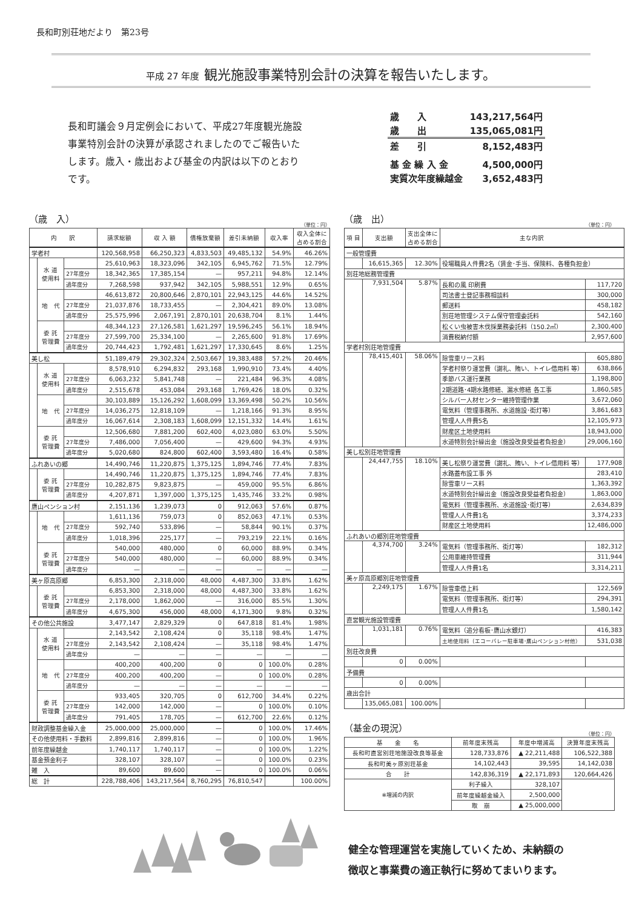長和町別荘地だより　第23号
平成 27 年度 観光施設事業特別会計の決算を報告いたします。
長和町議会９月定例会において、平成27年度観光施設事業特別会計の決算が承認されましたのでご報告いたします。歳入・歳出および基金の内訳は以下のとおりです。
| 歳 入 | 143,217,564円 |
| 歳 出 | 135,065,081円 |
| 差 引 | 8,152,483円 |
| 基 金 繰 入 金 | 4,500,000円 |
| 実質次年度繰越金 | 3,652,483円 |
（歳　入）
（単位：円）
| 内 訳 | | | 請求総額 | 収 入 額 | 債権放棄額 | 差引未納額 | 収入率 | 収入全体に 占める割合 |
| --- | --- | --- | --- | --- | --- | --- | --- | --- |
| 学者村 | | | 120,568,958 | 66,250,323 | 4,833,503 | 49,485,132 | 54.9% | 46.26% |
| | 水 道 使用料 | | 25,610,963 | 18,323,096 | 342,105 | 6,945,762 | 71.5% | 12.79% |
| | | 27年度分 | 18,342,365 | 17,385,154 | — | 957,211 | 94.8% | 12.14% |
| | | 過年度分 | 7,268,598 | 937,942 | 342,105 | 5,988,551 | 12.9% | 0.65% |
| | 地 代 | | 46,613,872 | 20,800,646 | 2,870,101 | 22,943,125 | 44.6% | 14.52% |
| | | 27年度分 | 21,037,876 | 18,733,455 | — | 2,304,421 | 89.0% | 13.08% |
| | | 過年度分 | 25,575,996 | 2,067,191 | 2,870,101 | 20,638,704 | 8.1% | 1.44% |
| | 委 託 管理費 | | 48,344,123 | 27,126,581 | 1,621,297 | 19,596,245 | 56.1% | 18.94% |
| | | 27年度分 | 27,599,700 | 25,334,100 | — | 2,265,600 | 91.8% | 17.69% |
| | | 過年度分 | 20,744,423 | 1,792,481 | 1,621,297 | 17,330,645 | 8.6% | 1.25% |
| 美し松 | | | 51,189,479 | 29,302,324 | 2,503,667 | 19,383,488 | 57.2% | 20.46% |
| | 水 道 使用料 | | 8,578,910 | 6,294,832 | 293,168 | 1,990,910 | 73.4% | 4.40% |
| | | 27年度分 | 6,063,232 | 5,841,748 | — | 221,484 | 96.3% | 4.08% |
| | | 過年度分 | 2,515,678 | 453,084 | 293,168 | 1,769,426 | 18.0% | 0.32% |
| | 地 代 | | 30,103,889 | 15,126,292 | 1,608,099 | 13,369,498 | 50.2% | 10.56% |
| | | 27年度分 | 14,036,275 | 12,818,109 | — | 1,218,166 | 91.3% | 8.95% |
| | | 過年度分 | 16,067,614 | 2,308,183 | 1,608,099 | 12,151,332 | 14.4% | 1.61% |
| | 委 託 管理費 | | 12,506,680 | 7,881,200 | 602,400 | 4,023,080 | 63.0% | 5.50% |
| | | 27年度分 | 7,486,000 | 7,056,400 | — | 429,600 | 94.3% | 4.93% |
| | | 過年度分 | 5,020,680 | 824,800 | 602,400 | 3,593,480 | 16.4% | 0.58% |
| ふれあいの郷 | | | 14,490,746 | 11,220,875 | 1,375,125 | 1,894,746 | 77.4% | 7.83% |
| | 委 託 管理費 | | 14,490,746 | 11,220,875 | 1,375,125 | 1,894,746 | 77.4% | 7.83% |
| | | 27年度分 | 10,282,875 | 9,823,875 | — | 459,000 | 95.5% | 6.86% |
| | | 過年度分 | 4,207,871 | 1,397,000 | 1,375,125 | 1,435,746 | 33.2% | 0.98% |
| 鷹山ペンション村 | | | 2,151,136 | 1,239,073 | 0 | 912,063 | 57.6% | 0.87% |
| | 地 代 | | 1,611,136 | 759,073 | 0 | 852,063 | 47.1% | 0.53% |
| | | 27年度分 | 592,740 | 533,896 | — | 58,844 | 90.1% | 0.37% |
| | | 過年度分 | 1,018,396 | 225,177 | — | 793,219 | 22.1% | 0.16% |
| | 委 託 管理費 | | 540,000 | 480,000 | 0 | 60,000 | 88.9% | 0.34% |
| | | 27年度分 | 540,000 | 480,000 | — | 60,000 | 88.9% | 0.34% |
| | | 過年度分 | — | — | — | — | — | — |
| 美ヶ原高原郷 | | | 6,853,300 | 2,318,000 | 48,000 | 4,487,300 | 33.8% | 1.62% |
| | 委 託 管理費 | | 6,853,300 | 2,318,000 | 48,000 | 4,487,300 | 33.8% | 1.62% |
| | | 27年度分 | 2,178,000 | 1,862,000 | — | 316,000 | 85.5% | 1.30% |
| | | 過年度分 | 4,675,300 | 456,000 | 48,000 | 4,171,300 | 9.8% | 0.32% |
| その他公共施設 | | | 3,477,147 | 2,829,329 | 0 | 647,818 | 81.4% | 1.98% |
| | 水 道 使用料 | | 2,143,542 | 2,108,424 | 0 | 35,118 | 98.4% | 1.47% |
| | | 27年度分 | 2,143,542 | 2,108,424 | — | 35,118 | 98.4% | 1.47% |
| | | 過年度分 | — | — | — | — | — | — |
| | 地 代 | | 400,200 | 400,200 | 0 | 0 | 100.0% | 0.28% |
| | | 27年度分 | 400,200 | 400,200 | — | 0 | 100.0% | 0.28% |
| | | 過年度分 | — | — | — | — | — | — |
| | 委 託 管理費 | | 933,405 | 320,705 | 0 | 612,700 | 34.4% | 0.22% |
| | | 27年度分 | 142,000 | 142,000 | — | 0 | 100.0% | 0.10% |
| | | 過年度分 | 791,405 | 178,705 | — | 612,700 | 22.6% | 0.12% |
| 財政調整基金繰入金 | | | 25,000,000 | 25,000,000 | — | 0 | 100.0% | 17.46% |
| その他使用料・手数料 | | | 2,899,816 | 2,899,816 | — | 0 | 100.0% | 1.96% |
| 前年度繰越金 | | | 1,740,117 | 1,740,117 | — | 0 | 100.0% | 1.22% |
| 基金預金利子 | | | 328,107 | 328,107 | — | 0 | 100.0% | 0.23% |
| 雑 入 | | | 89,600 | 89,600 | — | 0 | 100.0% | 0.06% |
| 総 計 | | | 228,788,406 | 143,217,564 | 8,760,295 | 76,810,547 | | 100.00% |
（歳　出）
（単位：円）
| 項 目 | 支出額 | 支出全体に 占める割合 | 主な内訳 | |
| --- | --- | --- | --- | --- |
| 一般管理費 | | | | |
| | 16,615,365 | 12.30% | 役場職員人件費2名（賃金･手当、保険料、各種負担金） | |
| 別荘地総務管理費 | | | | |
| | 7,931,504 | 5.87% | 長和の風 印刷費 | 117,720 |
| | | | 司法書士登記事務相談料 | 300,000 |
| | | | 郵送料 | 458,182 |
| | | | 別荘地管理システム保守管理委託料 | 542,160 |
| | | | 松くい虫被害木伐採業務委託料（150.2㎥） | 2,300,400 |
| | | | 消費税納付額 | 2,957,600 |
| 学者村別荘地管理費 | | | | |
| | 78,415,401 | 58.06% | 除雪車リース料 | 605,880 |
| | | | 学者村祭り運営費（謝礼、賄い、トイレ借用料 等） | 638,866 |
| | | | 季節バス運行業務 | 1,198,800 |
| | | | 2期道路･4期水路修繕、漏水修繕 各工事 | 1,860,585 |
| | | | シルバー人材センター維持管理作業 | 3,672,060 |
| | | | 電気料（管理事務所、水道施設･街灯等） | 3,861,683 |
| | | | 管理人人件費5名 | 12,105,973 |
| | | | 財産区土地使用料 | 18,943,000 |
| | | | 水道特別会計繰出金（施設改良受益者負担金） | 29,006,160 |
| 美し松別荘地管理費 | | | | |
| | 24,447,755 | 18.10% | 美し松祭り運営費（謝礼、賄い、トイレ借用料 等） | 177,908 |
| | | | 水路蓋布設工事 外 | 283,410 |
| | | | 除雪車リース料 | 1,363,392 |
| | | | 水道特別会計繰出金（施設改良受益者負担金） | 1,863,000 |
| | | | 電気料（管理事務所、水道施設･街灯等） | 2,634,839 |
| | | | 管理人人件費1名 | 3,374,233 |
| | | | 財産区土地使用料 | 12,486,000 |
| ふれあいの郷別荘地管理費 | | | | |
| | 4,374,700 | 3.24% | 電気料（管理事務所、街灯等） | 182,312 |
| | | | 公用車維持管理費 | 311,944 |
| | | | 管理人人件費1名 | 3,314,211 |
| 美ヶ原高原郷別荘地管理費 | | | | |
| | 2,249,175 | 1.67% | 除雪車借上料 | 122,569 |
| | | | 電気料（管理事務所、街灯等） | 294,391 |
| | | | 管理人人件費1名 | 1,580,142 |
| 直営観光施設管理費 | | | | |
| | 1,031,181 | 0.76% | 電気料（追分看板･鷹山水銀灯） | 416,383 |
| | | | 土地使用料（エコーバレー駐車場･鷹山ペンション村他） | 531,038 |
| 別荘改良費 | | | | |
| | 0 | 0.00% | | |
| 予備費 | | | | |
| | 0 | 0.00% | | |
| 歳出合計 | | | | |
| | 135,065,081 | 100.00% | | |
（基金の現況）
（単位：円）
| 基 金 名 | 前年度末残高 | 年度中増減高 | 決算年度末残高 |
| 長和町直営別荘地施設改良等基金 | 128,733,876 | ▲ 22,211,488 | 106,522,388 |
| 長和町美ヶ原別荘基金 | 14,102,443 | 39,595 | 14,142,038 |
| 合 計 | 142,836,319 | ▲ 22,171,893 | 120,664,426 |
| ※増減の内訳 | 利子繰入 | 328,107 | |
| | 前年度繰越金繰入 | 2,500,000 | |
| | 取 崩 | ▲ 25,000,000 | |
健全な管理運営を実施していくため、未納額の
徴収と事業費の適正執行に努めてまいります。